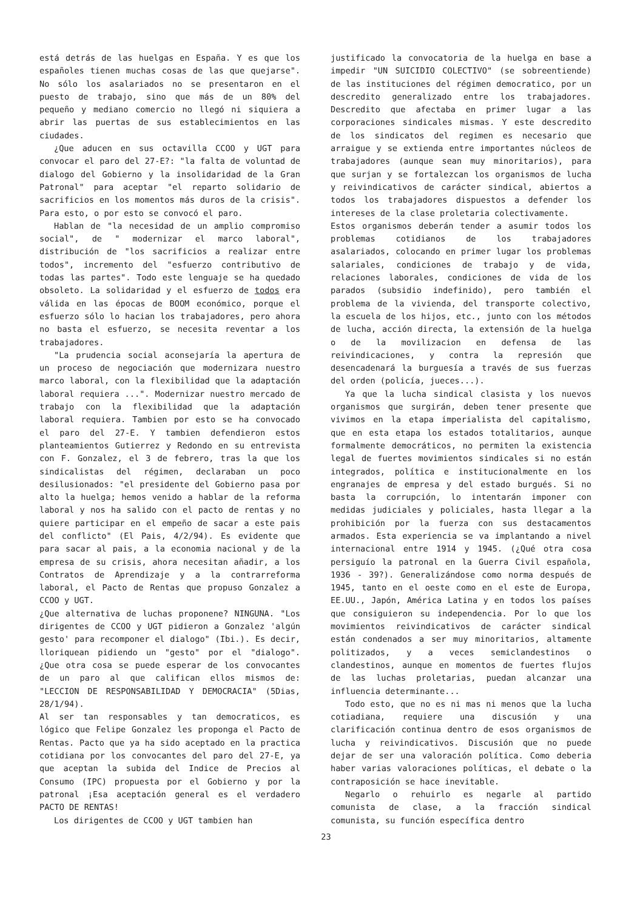está detrás de las huelgas en España. Y es que los españoles tienen muchas cosas de las que quejarse". No sólo los asalariados no se presentaron en el puesto de trabajo, sino que más de un 80% del pequeño y mediano comercio no llegó ni siquiera a abrir las puertas de sus establecimientos en las ciudades.
¿Que aducen en sus octavilla CCOO y UGT para convocar el paro del 27-E?: "la falta de voluntad de dialogo del Gobierno y la insolidaridad de la Gran Patronal" para aceptar "el reparto solidario de sacrificios en los momentos más duros de la crisis". Para esto, o por esto se convocó el paro.
Hablan de "la necesidad de un amplio compromiso social", de " modernizar el marco laboral", distribución de "los sacrificios a realizar entre todos", incremento del "esfuerzo contributivo de todas las partes". Todo este lenguaje se ha quedado obsoleto. La solidaridad y el esfuerzo de todos era válida en las épocas de BOOM económico, porque el esfuerzo sólo lo hacian los trabajadores, pero ahora no basta el esfuerzo, se necesita reventar a los trabajadores.
"La prudencia social aconsejaría la apertura de un proceso de negociación que modernizara nuestro marco laboral, con la flexibilidad que la adaptación laboral requiera ...". Modernizar nuestro mercado de trabajo con la flexibilidad que la adaptación laboral requiera. Tambien por esto se ha convocado el paro del 27-E. Y tambien defendieron estos planteamientos Gutierrez y Redondo en su entrevista con F. Gonzalez, el 3 de febrero, tras la que los sindicalistas del régimen, declaraban un poco desilusionados: "el presidente del Gobierno pasa por alto la huelga; hemos venido a hablar de la reforma laboral y nos ha salido con el pacto de rentas y no quiere participar en el empeño de sacar a este pais del conflicto" (El Pais, 4/2/94). Es evidente que para sacar al pais, a la economia nacional y de la empresa de su crisis, ahora necesitan añadir, a los Contratos de Aprendizaje y a la contrarreforma laboral, el Pacto de Rentas que propuso Gonzalez a CCOO y UGT.
¿Que alternativa de luchas proponene? NINGUNA. "Los dirigentes de CCOO y UGT pidieron a Gonzalez 'algún gesto' para recomponer el dialogo" (Ibi.). Es decir, lloriquean pidiendo un "gesto" por el "dialogo". ¿Que otra cosa se puede esperar de los convocantes de un paro al que califican ellos mismos de: "LECCION DE RESPONSABILIDAD Y DEMOCRACIA" (5Dias, 28/1/94).
Al ser tan responsables y tan democraticos, es lógico que Felipe Gonzalez les proponga el Pacto de Rentas. Pacto que ya ha sido aceptado en la practica cotidiana por los convocantes del paro del 27-E, ya que aceptan la subida del Indice de Precios al Consumo (IPC) propuesta por el Gobierno y por la patronal ¡Esa aceptación general es el verdadero PACTO DE RENTAS!
Los dirigentes de CCOO y UGT tambien han
justificado la convocatoria de la huelga en base a impedir "UN SUICIDIO COLECTIVO" (se sobreentiende) de las instituciones del régimen democratico, por un descredito generalizado entre los trabajadores. Descredito que afectaba en primer lugar a las corporaciones sindicales mismas. Y este descredito de los sindicatos del regimen es necesario que arraigue y se extienda entre importantes núcleos de trabajadores (aunque sean muy minoritarios), para que surjan y se fortalezcan los organismos de lucha y reivindicativos de carácter sindical, abiertos a todos los trabajadores dispuestos a defender los intereses de la clase proletaria colectivamente.
Estos organismos deberán tender a asumir todos los problemas cotidianos de los trabajadores asalariados, colocando en primer lugar los problemas salariales, condiciones de trabajo y de vida, relaciones laborales, condiciones de vida de los parados (subsidio indefinido), pero también el problema de la vivienda, del transporte colectivo, la escuela de los hijos, etc., junto con los métodos de lucha, acción directa, la extensión de la huelga o de la movilizacion en defensa de las reivindicaciones, y contra la represión que desencadenará la burguesía a través de sus fuerzas del orden (policía, jueces...).
Ya que la lucha sindical clasista y los nuevos organismos que surgirán, deben tener presente que vivimos en la etapa imperialista del capitalismo, que en esta etapa los estados totalitarios, aunque formalmente democráticos, no permiten la existencia legal de fuertes movimientos sindicales si no están integrados, política e institucionalmente en los engranajes de empresa y del estado burgués. Si no basta la corrupción, lo intentarán imponer con medidas judiciales y policiales, hasta llegar a la prohibición por la fuerza con sus destacamentos armados. Esta experiencia se va implantando a nivel internacional entre 1914 y 1945. (¿Qué otra cosa persiguío la patronal en la Guerra Civil española, 1936 - 39?). Generalizándose como norma después de 1945, tanto en el oeste como en el este de Europa, EE.UU., Japón, América Latina y en todos los países que consiguieron su independencia. Por lo que los movimientos reivindicativos de carácter sindical están condenados a ser muy minoritarios, altamente politizados, y a veces semiclandestinos o clandestinos, aunque en momentos de fuertes flujos de las luchas proletarias, puedan alcanzar una influencia determinante...
Todo esto, que no es ni mas ni menos que la lucha cotiadiana, requiere una discusión y una clarificación continua dentro de esos organismos de lucha y reivindicativos. Discusión que no puede dejar de ser una valoración política. Como deberia haber varias valoraciones políticas, el debate o la contraposición se hace inevitable.
Negarlo o rehuirlo es negarle al partido comunista de clase, a la fracción sindical comunista, su función específica dentro
23